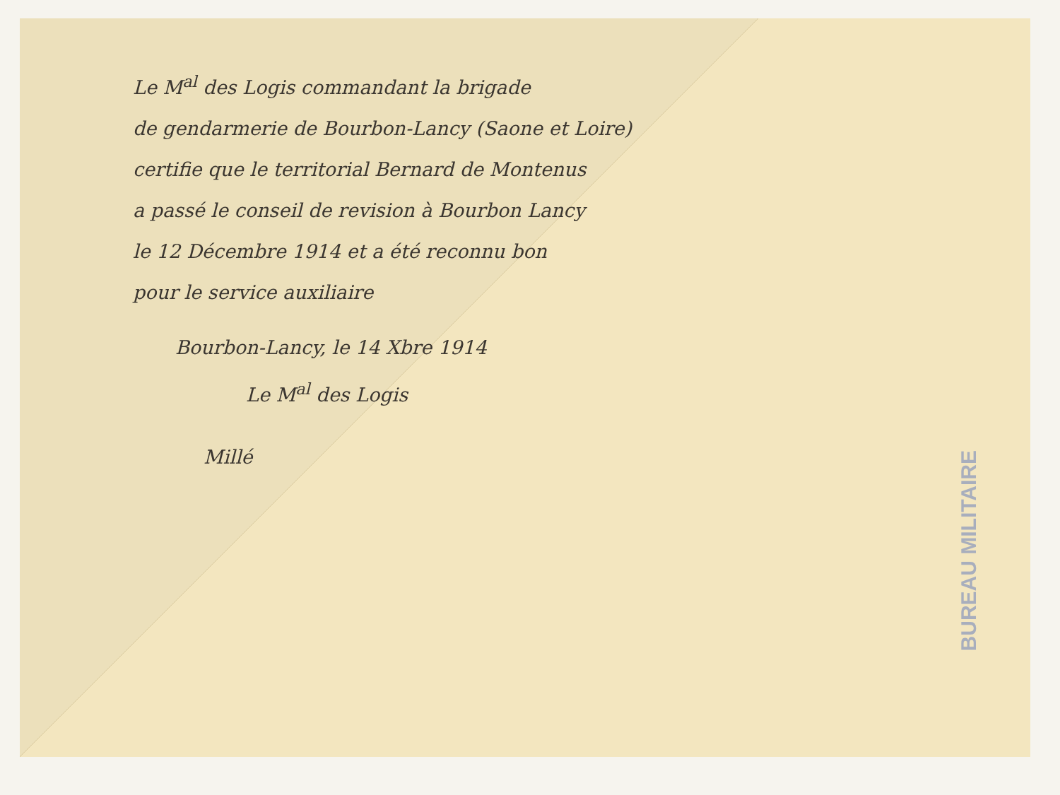Le M<sup>al</sup> des Logis commandant la brigade
de gendarmerie de Bourbon-Lancy (Saone et Loire)
certifie que le territorial Bernard de Montenus
a passé le conseil de revision à Bourbon Lancy
le 12 Décembre 1914 et a été reconnu bon
pour le service auxiliaire
Bourbon-Lancy, le 14 Xbre 1914
Le M<sup>al</sup> des Logis
Millé
BUREAU MILITAIRE